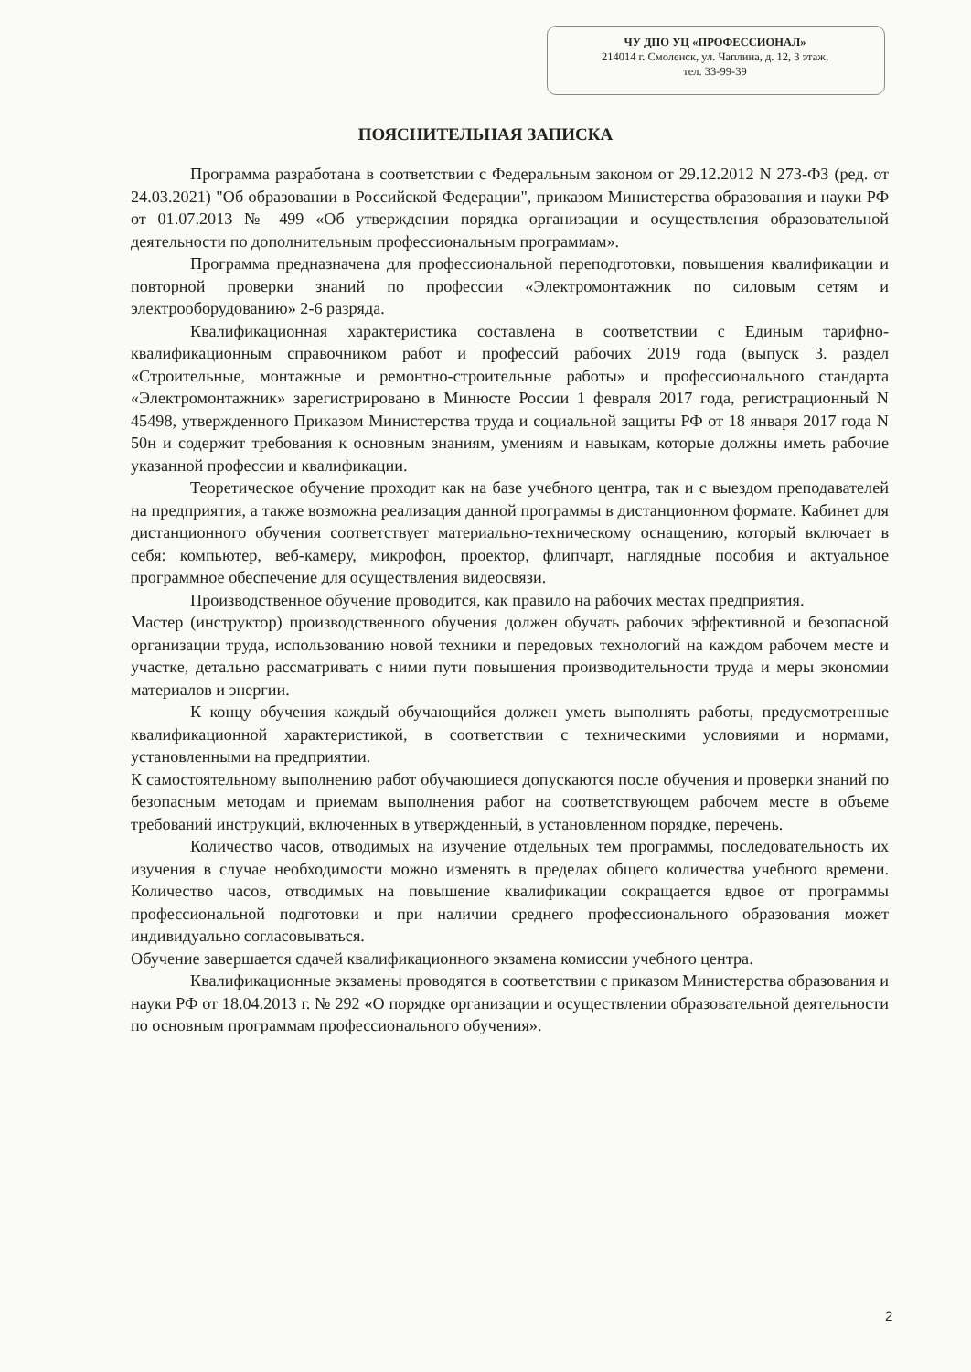ЧУ ДПО УЦ «ПРОФЕССИОНАЛ»
214014 г. Смоленск, ул. Чаплина, д. 12, 3 этаж,
тел. 33-99-39
ПОЯСНИТЕЛЬНАЯ ЗАПИСКА
Программа разработана в соответствии с Федеральным законом от 29.12.2012 N 273-ФЗ (ред. от 24.03.2021) "Об образовании в Российской Федерации", приказом Министерства образования и науки РФ от 01.07.2013 № 499 «Об утверждении порядка организации и осуществления образовательной деятельности по дополнительным профессиональным программам».
Программа предназначена для профессиональной переподготовки, повышения квалификации и повторной проверки знаний по профессии «Электромонтажник по силовым сетям и электрооборудованию» 2-6 разряда.
Квалификационная характеристика составлена в соответствии с Единым тарифно-квалификационным справочником работ и профессий рабочих 2019 года (выпуск 3. раздел «Строительные, монтажные и ремонтно-строительные работы» и профессионального стандарта «Электромонтажник» зарегистрировано в Минюсте России 1 февраля 2017 года, регистрационный N 45498, утвержденного Приказом Министерства труда и социальной защиты РФ от 18 января 2017 года N 50н и содержит требования к основным знаниям, умениям и навыкам, которые должны иметь рабочие указанной профессии и квалификации.
Теоретическое обучение проходит как на базе учебного центра, так и с выездом преподавателей на предприятия, а также возможна реализация данной программы в дистанционном формате. Кабинет для дистанционного обучения соответствует материально-техническому оснащению, который включает в себя: компьютер, веб-камеру, микрофон, проектор, флипчарт, наглядные пособия и актуальное программное обеспечение для осуществления видеосвязи.
Производственное обучение проводится, как правило на рабочих местах предприятия.
Мастер (инструктор) производственного обучения должен обучать рабочих эффективной и безопасной организации труда, использованию новой техники и передовых технологий на каждом рабочем месте и участке, детально рассматривать с ними пути повышения производительности труда и меры экономии материалов и энергии.
К концу обучения каждый обучающийся должен уметь выполнять работы, предусмотренные квалификационной характеристикой, в соответствии с техническими условиями и нормами, установленными на предприятии.
К самостоятельному выполнению работ обучающиеся допускаются после обучения и проверки знаний по безопасным методам и приемам выполнения работ на соответствующем рабочем месте в объеме требований инструкций, включенных в утвержденный, в установленном порядке, перечень.
Количество часов, отводимых на изучение отдельных тем программы, последовательность их изучения в случае необходимости можно изменять в пределах общего количества учебного времени. Количество часов, отводимых на повышение квалификации сокращается вдвое от программы профессиональной подготовки и при наличии среднего профессионального образования может индивидуально согласовываться.
Обучение завершается сдачей квалификационного экзамена комиссии учебного центра.
Квалификационные экзамены проводятся в соответствии с приказом Министерства образования и науки РФ от 18.04.2013 г. № 292 «О порядке организации и осуществлении образовательной деятельности по основным программам профессионального обучения».
2